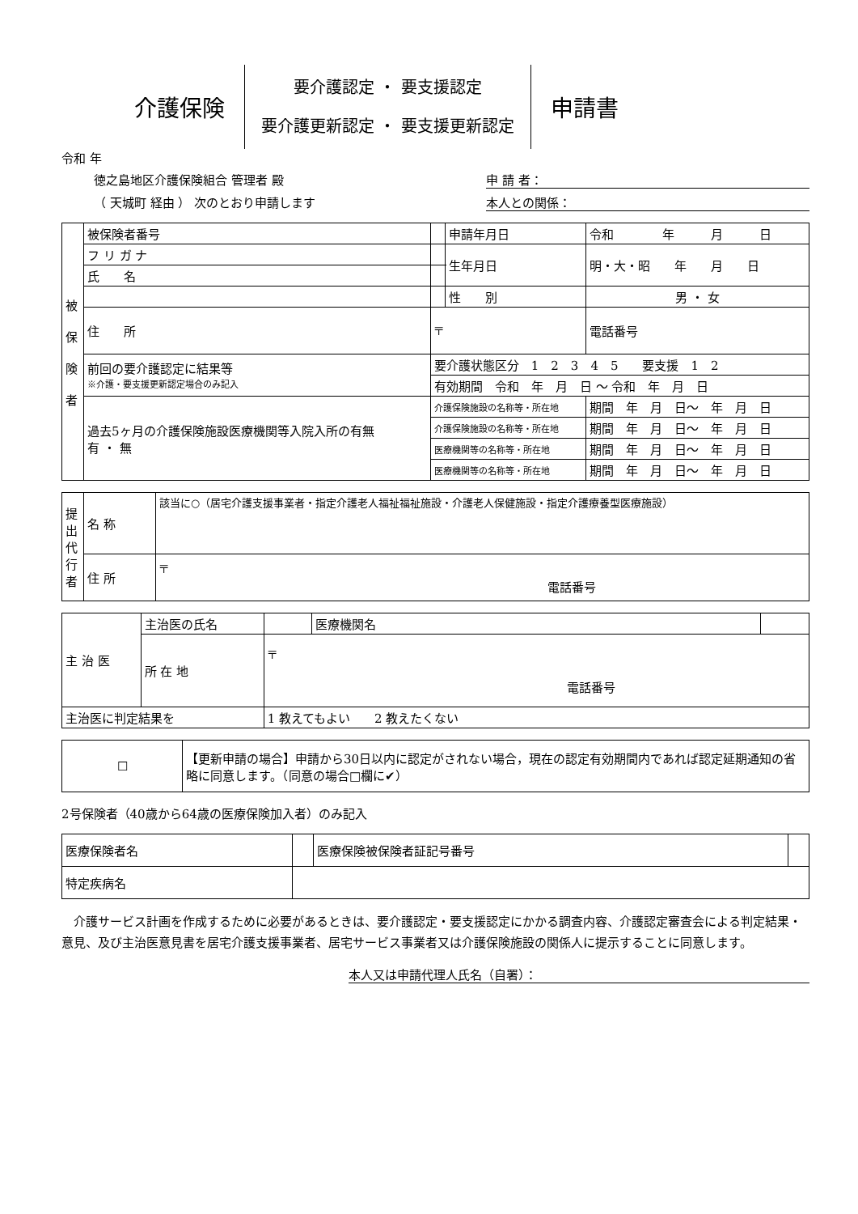介護保険
要介護認定 ・ 要支援認定
要介護更新認定 ・ 要支援更新認定
申請書
令和 年
徳之島地区介護保険組合 管理者 殿 申 請 者：
（ 天城町 経由 ） 次のとおり申請します 本人との関係：
| 被 保 険 者 | 被保険者番号 | | 申請年月日 | 令和 年 月 日 | |
| | フ リ ガ ナ | | 生年月日 | 明・大・昭 年 月 日 | |
| | 氏 名 | | | | |
| | | | 性 別 | 男 ・ 女 | |
| | 住 所 | 〒 | | | 電話番号 |
| | 前回の要介護認定に結果等 ※介護・要支援更新認定場合のみ記入 | 要介護状態区分 1 2 3 4 5 要支援 1 2 | | | |
| | | 有効期間 令和 年 月 日 ～ 令和 年 月 日 | | | |
| | 過去5ヶ月の介護保険施設医療機関等入院入所の有無 有 ・ 無 | 介護保険施設の名称等・所在地 | | 期間 年 月 日～ 年 月 日 | |
| | | 介護保険施設の名称等・所在地 | | 期間 年 月 日～ 年 月 日 | |
| | | 医療機関等の名称等・所在地 | | 期間 年 月 日～ 年 月 日 | |
| | | 医療機関等の名称等・所在地 | | 期間 年 月 日～ 年 月 日 | |
| 提出代行者 | 名 称 | 該当に○（居宅介護支援事業者・指定介護老人福祉福祉施設・介護老人保健施設・指定介護療養型医療施設） |
| | 住 所 | 〒 電話番号 |
| 主 治 医 | 主治医の氏名 | | 医療機関名 | |
| | 所 在 地 | 〒 電話番号 | | |
| 主治医に判定結果を | | 1 教えてもよい 2 教えたくない | | |
| ☐ | 【更新申請の場合】申請から30日以内に認定がされない場合，現在の認定有効期間内であれば認定延期通知の省略に同意します。（同意の場合□欄に✔） |
2号保険者（40歳から64歳の医療保険加入者）のみ記入
| 医療保険者名 | | 医療保険被保険者証記号番号 | |
| 特定疾病名 | | | |
　介護サービス計画を作成するために必要があるときは、要介護認定・要支援認定にかかる調査内容、介護認定審査会による判定結果・意見、及び主治医意見書を居宅介護支援事業者、居宅サービス事業者又は介護保険施設の関係人に提示することに同意します。
本人又は申請代理人氏名（自署）：